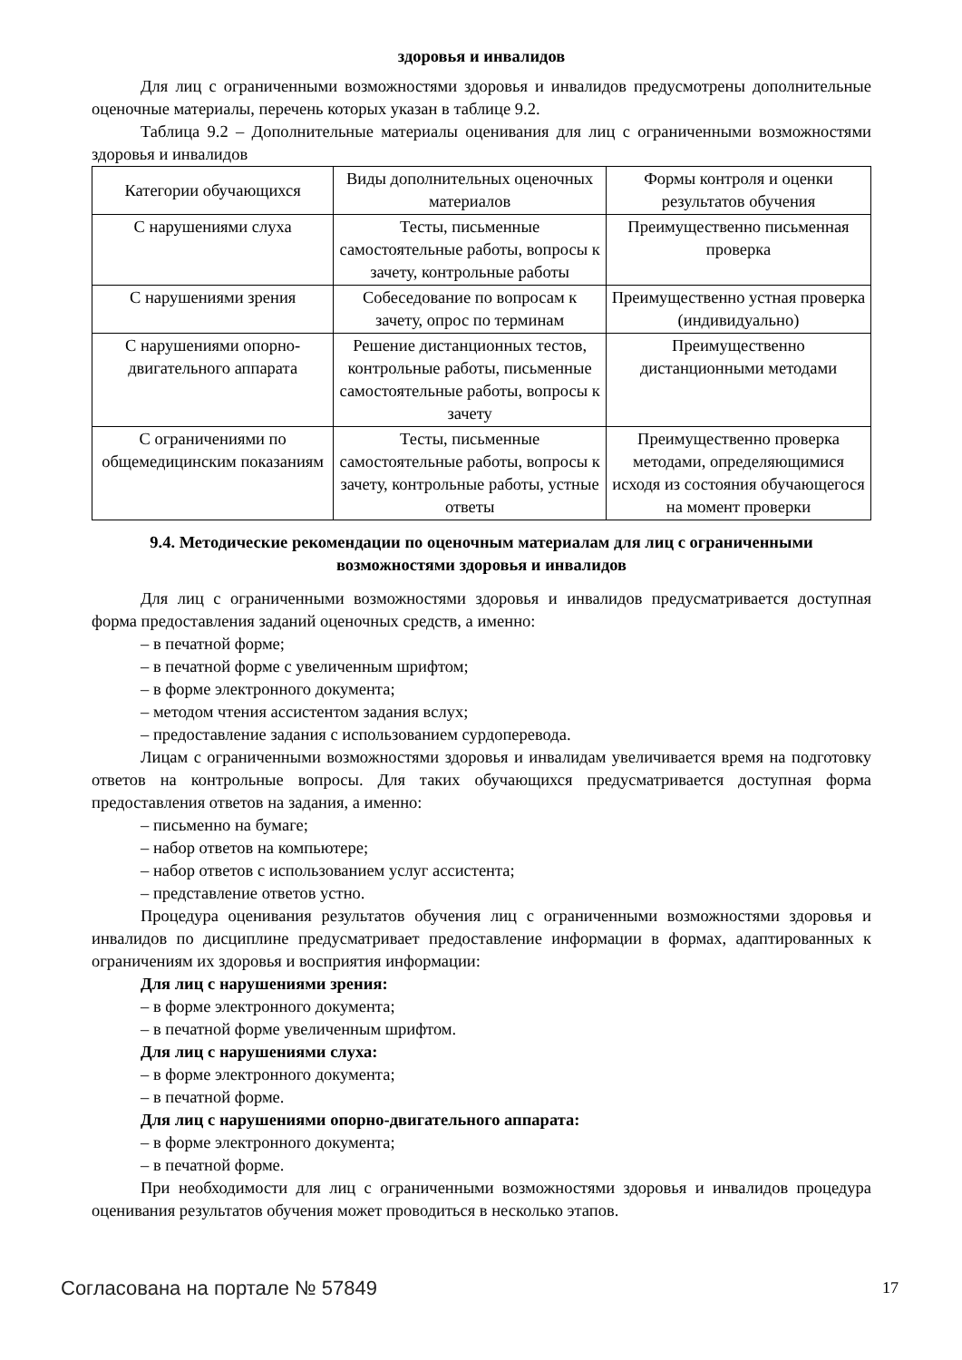здоровья и инвалидов
Для лиц с ограниченными возможностями здоровья и инвалидов предусмотрены дополнительные оценочные материалы, перечень которых указан в таблице 9.2.
Таблица 9.2 – Дополнительные материалы оценивания для лиц с ограниченными возможностями здоровья и инвалидов
| Категории обучающихся | Виды дополнительных оценочных материалов | Формы контроля и оценки результатов обучения |
| С нарушениями слуха | Тесты, письменные самостоятельные работы, вопросы к зачету, контрольные работы | Преимущественно письменная проверка |
| С нарушениями зрения | Собеседование по вопросам к зачету, опрос по терминам | Преимущественно устная проверка (индивидуально) |
| С нарушениями опорно-двигательного аппарата | Решение дистанционных тестов, контрольные работы, письменные самостоятельные работы, вопросы к зачету | Преимущественно дистанционными методами |
| С ограничениями по общемедицинским показаниям | Тесты, письменные самостоятельные работы, вопросы к зачету, контрольные работы, устные ответы | Преимущественно проверка методами, определяющимися исходя из состояния обучающегося на момент проверки |
9.4. Методические рекомендации по оценочным материалам для лиц с ограниченными
возможностями здоровья и инвалидов
Для лиц с ограниченными возможностями здоровья и инвалидов предусматривается доступная форма предоставления заданий оценочных средств, а именно:
– в печатной форме;
– в печатной форме с увеличенным шрифтом;
– в форме электронного документа;
– методом чтения ассистентом задания вслух;
– предоставление задания с использованием сурдоперевода.
Лицам с ограниченными возможностями здоровья и инвалидам увеличивается время на подготовку ответов на контрольные вопросы. Для таких обучающихся предусматривается доступная форма предоставления ответов на задания, а именно:
– письменно на бумаге;
– набор ответов на компьютере;
– набор ответов с использованием услуг ассистента;
– представление ответов устно.
Процедура оценивания результатов обучения лиц с ограниченными возможностями здоровья и инвалидов по дисциплине предусматривает предоставление информации в формах, адаптированных к ограничениям их здоровья и восприятия информации:
Для лиц с нарушениями зрения:
– в форме электронного документа;
– в печатной форме увеличенным шрифтом.
Для лиц с нарушениями слуха:
– в форме электронного документа;
– в печатной форме.
Для лиц с нарушениями опорно-двигательного аппарата:
– в форме электронного документа;
– в печатной форме.
При необходимости для лиц с ограниченными возможностями здоровья и инвалидов процедура оценивания результатов обучения может проводиться в несколько этапов.
Согласована на портале № 57849 17